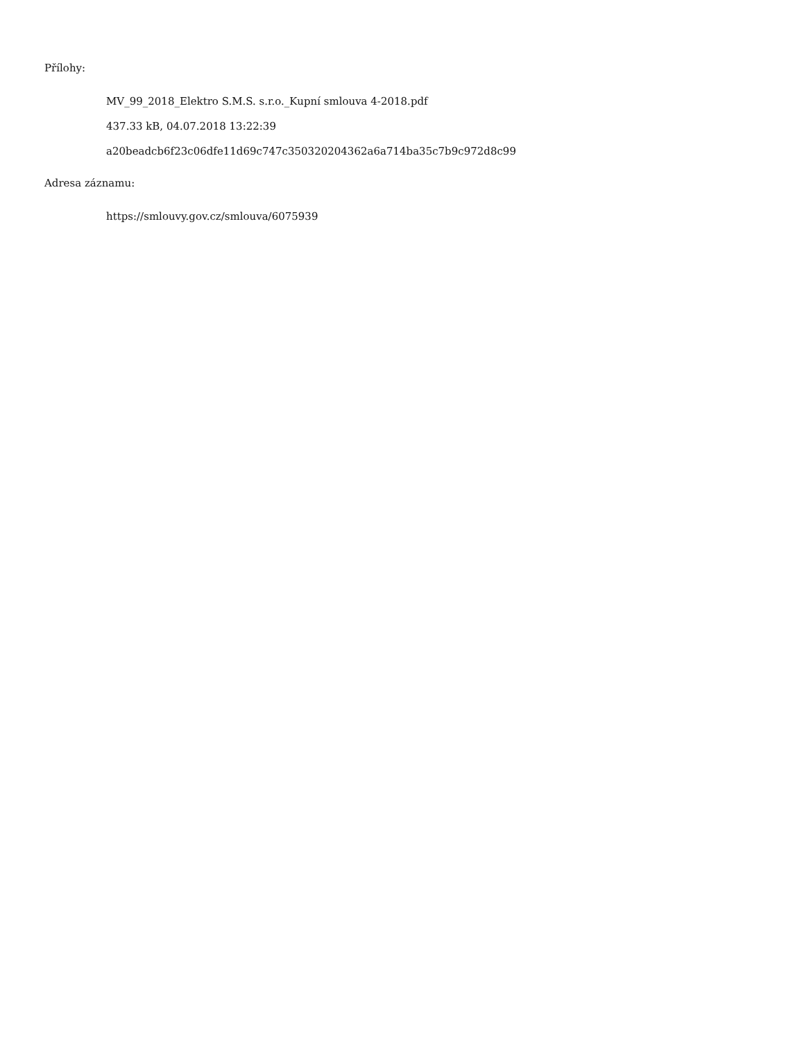Přílohy:
MV_99_2018_Elektro S.M.S. s.r.o._Kupní smlouva 4-2018.pdf
437.33 kB, 04.07.2018 13:22:39
a20beadcb6f23c06dfe11d69c747c350320204362a6a714ba35c7b9c972d8c99
Adresa záznamu:
https://smlouvy.gov.cz/smlouva/6075939